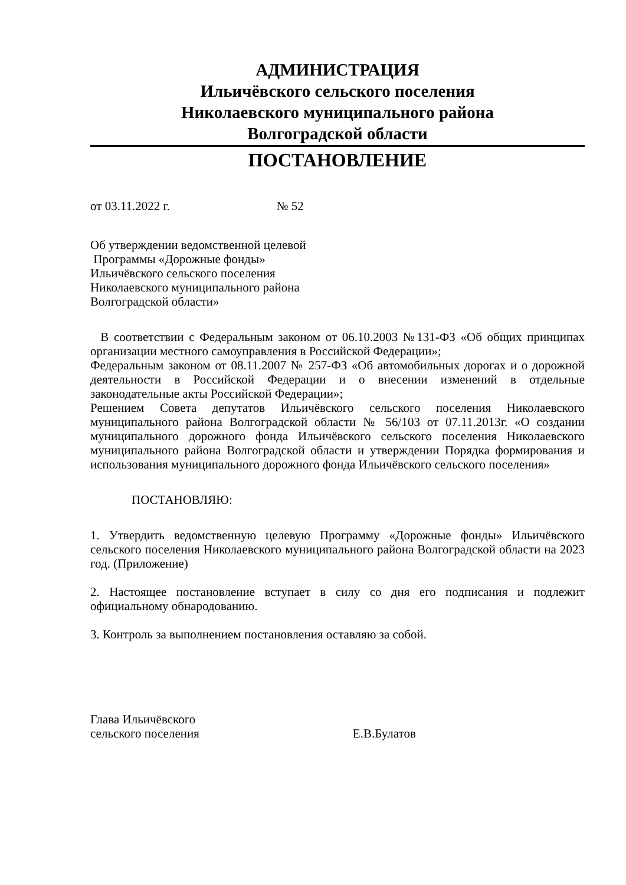АДМИНИСТРАЦИЯ
Ильичёвского сельского поселения
Николаевского муниципального района
Волгоградской области
ПОСТАНОВЛЕНИЕ
от 03.11.2022 г. № 52
Об утверждении ведомственной целевой
Программы «Дорожные фонды»
Ильичёвского сельского поселения
Николаевского муниципального района
Волгоградской области»
В соответствии с Федеральным законом от 06.10.2003 №131-ФЗ «Об общих принципах организации местного самоуправления в Российской Федерации»;
Федеральным законом от 08.11.2007 № 257-ФЗ «Об автомобильных дорогах и о дорожной деятельности в Российской Федерации и о внесении изменений в отдельные законодательные акты Российской Федерации»;
Решением Совета депутатов Ильичёвского сельского поселения Николаевского муниципального района Волгоградской области № 56/103 от 07.11.2013г. «О создании муниципального дорожного фонда Ильичёвского сельского поселения Николаевского муниципального района Волгоградской области и утверждении Порядка формирования и использования муниципального дорожного фонда Ильичёвского сельского поселения»
ПОСТАНОВЛЯЮ:
1. Утвердить ведомственную целевую Программу «Дорожные фонды» Ильичёвского сельского поселения Николаевского муниципального района Волгоградской области на 2023 год. (Приложение)
2. Настоящее постановление вступает в силу со дня его подписания и подлежит официальному обнародованию.
3. Контроль за выполнением постановления оставляю за собой.
Глава Ильичёвского
сельского поселения Е.В.Булатов